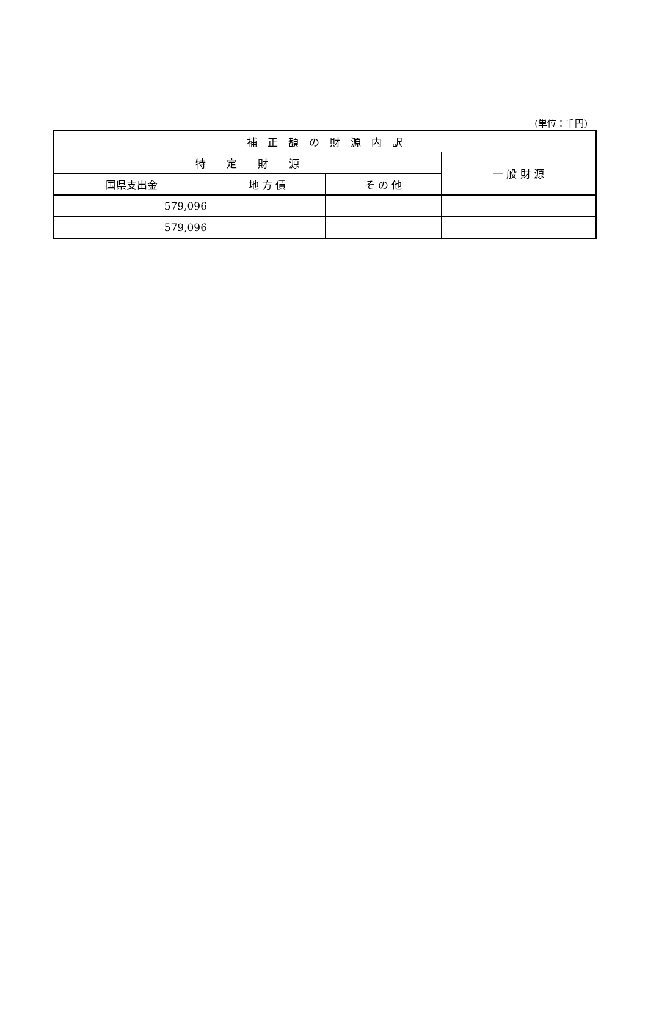(単位：千円)
| 補 正 額 の 財 源 内 訳 | | | |
| --- | --- | --- | --- |
| 特 定 財 源 | | | 一 般 財 源 |
| 国県支出金 | 地 方 債 | そ の 他 | |
| 579,096 | | | |
| 579,096 | | | |